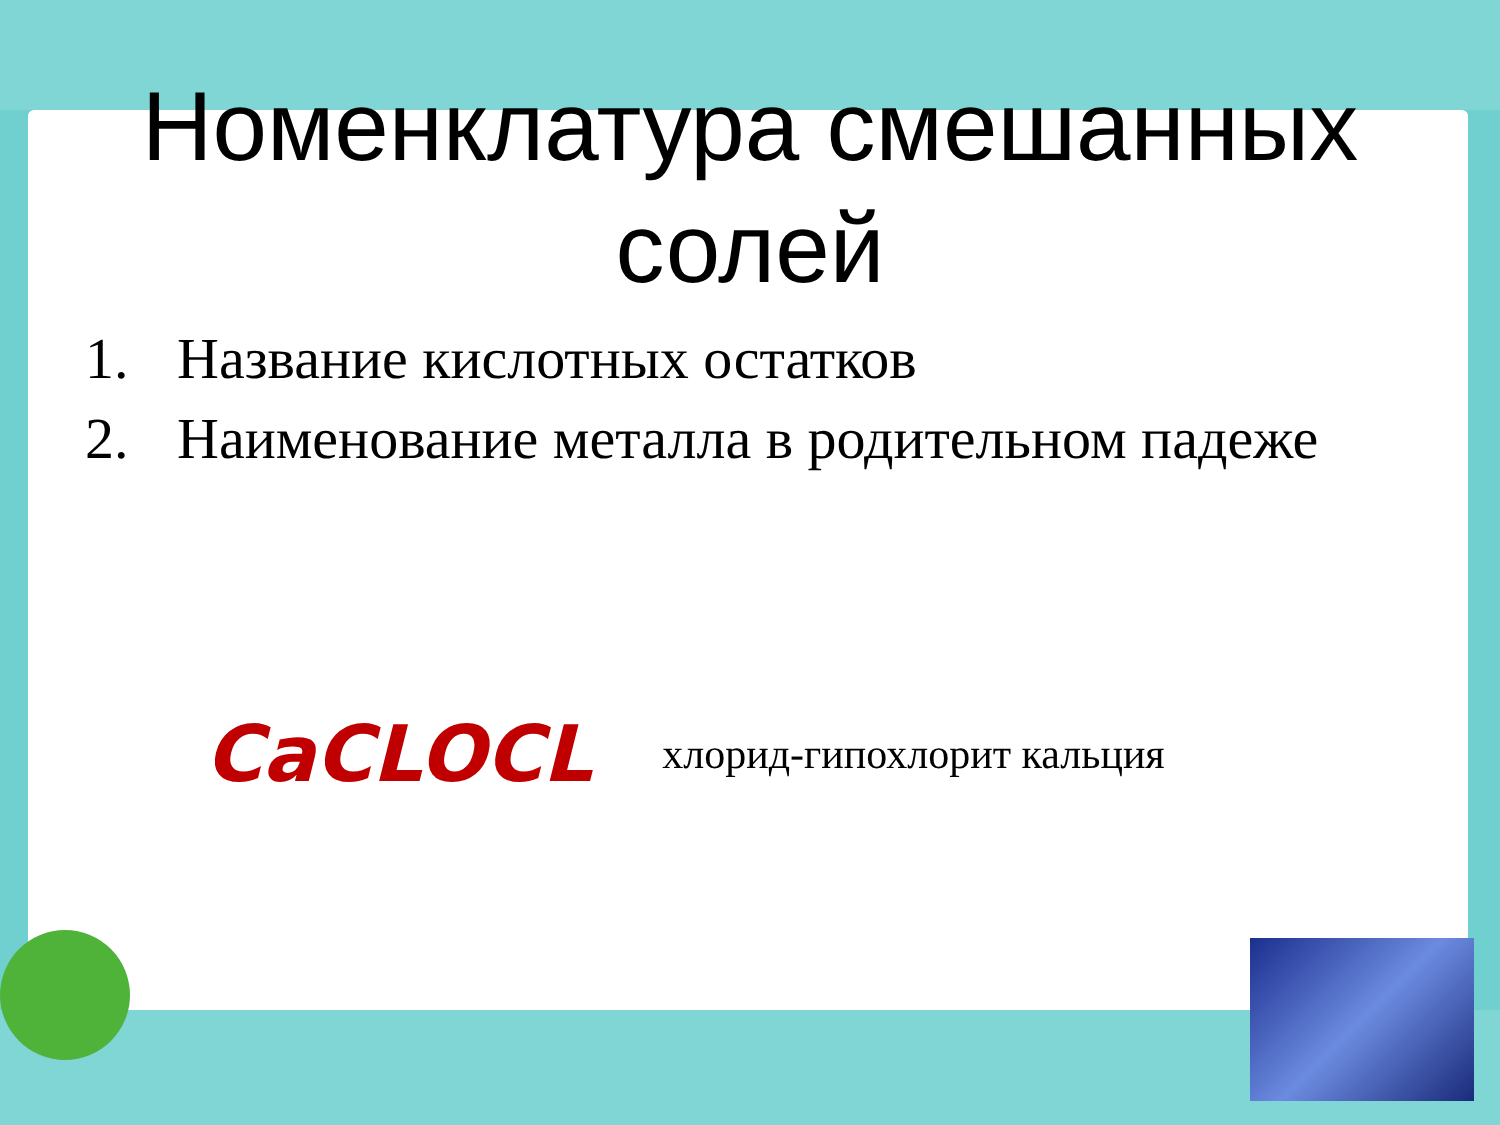Номенклатура смешанных солей
1. Название кислотных остатков
2. Наименование металла в родительном падеже
CaCLOCL
хлорид-гипохлорит кальция